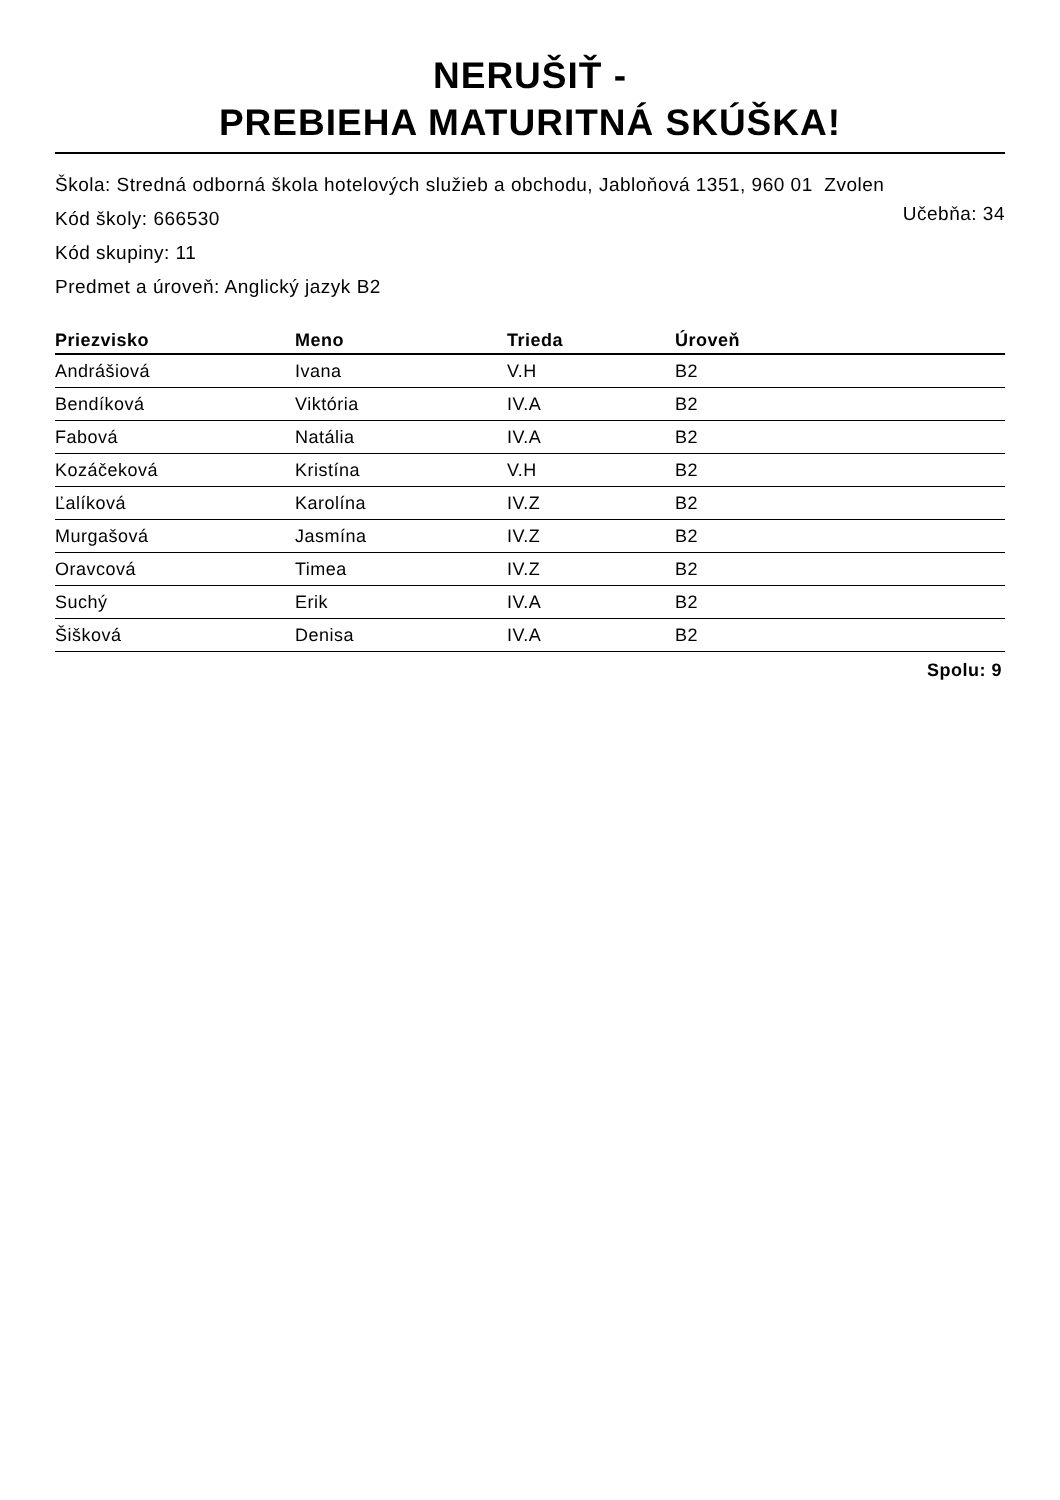NERUŠIŤ -
PREBIEHA MATURITNÁ SKÚŠKA!
Škola: Stredná odborná škola hotelových služieb a obchodu, Jabloňová 1351, 960 01 Zvolen
Kód školy: 666530
Učebňa: 34
Kód skupiny: 11
Predmet a úroveň: Anglický jazyk B2
| Priezvisko | Meno | Trieda | Úroveň |
| --- | --- | --- | --- |
| Andrášiová | Ivana | V.H | B2 |
| Bendíková | Viktória | IV.A | B2 |
| Fabová | Natália | IV.A | B2 |
| Kozáčeková | Kristína | V.H | B2 |
| Ľalíková | Karolína | IV.Z | B2 |
| Murgašová | Jasmína | IV.Z | B2 |
| Oravcová | Timea | IV.Z | B2 |
| Suchý | Erik | IV.A | B2 |
| Šišková | Denisa | IV.A | B2 |
Spolu: 9